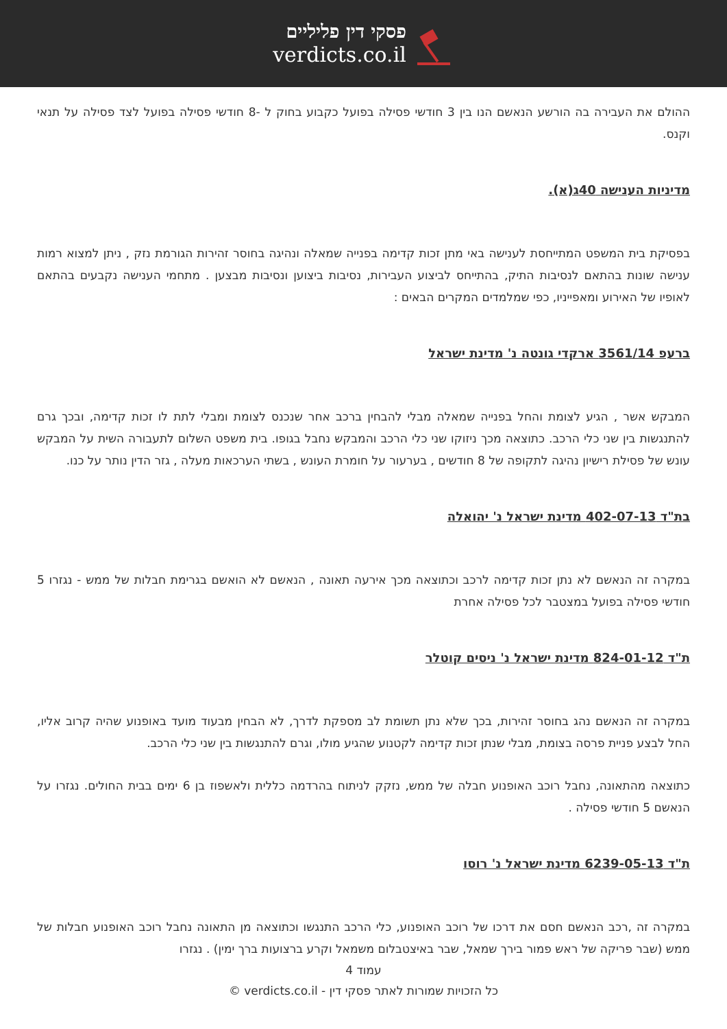פסקי דין פליליים
verdicts.co.il
ההולם את העבירה בה הורשע הנאשם הנו בין 3 חודשי פסילה בפועל כקבוע בחוק ל -8 חודשי פסילה בפועל לצד פסילה על תנאי וקנס.
מדיניות הענישה 40ג(א).
בפסיקת בית המשפט המתייחסת לענישה באי מתן זכות קדימה בפנייה שמאלה ונהיגה בחוסר זהירות הגורמת נזק , ניתן למצוא רמות ענישה שונות בהתאם לנסיבות התיק, בהתייחס לביצוע העבירות, נסיבות ביצוען ונסיבות מבצען . מתחמי הענישה נקבעים בהתאם לאופיו של האירוע ומאפייניו, כפי שמלמדים המקרים הבאים :
ברעפ 3561/14 ארקדי גונטה נ' מדינת ישראל
המבקש אשר , הגיע לצומת והחל בפנייה שמאלה מבלי להבחין ברכב אחר שנכנס לצומת ומבלי לתת לו זכות קדימה, ובכך גרם להתנגשות בין שני כלי הרכב. כתוצאה מכך ניזוקו שני כלי הרכב והמבקש נחבל בגופו. בית משפט השלום לתעבורה השית על המבקש עונש של פסילת רישיון נהיגה לתקופה של 8 חודשים , בערעור על חומרת העונש , בשתי הערכאות מעלה , גזר הדין נותר על כנו.
בת"ד 402-07-13 מדינת ישראל נ' יהואלה
במקרה זה הנאשם לא נתן זכות קדימה לרכב וכתוצאה מכך אירעה תאונה , הנאשם לא הואשם בגרימת חבלות של ממש - נגזרו 5 חודשי פסילה בפועל במצטבר לכל פסילה אחרת
ת"ד 824-01-12 מדינת ישראל נ' ניסים קוטלר
במקרה זה הנאשם נהג בחוסר זהירות, בכך שלא נתן תשומת לב מספקת לדרך, לא הבחין מבעוד מועד באופנוע שהיה קרוב אליו, החל לבצע פניית פרסה בצומת, מבלי שנתן זכות קדימה לקטנוע שהגיע מולו, וגרם להתנגשות בין שני כלי הרכב.
כתוצאה מהתאונה, נחבל רוכב האופנוע חבלה של ממש, נזקק לניתוח בהרדמה כללית ולאשפוז בן 6 ימים בבית החולים. נגזרו על הנאשם 5 חודשי פסילה .
ת"ד 6239-05-13 מדינת ישראל נ' רוסו
במקרה זה ,רכב הנאשם חסם את דרכו של רוכב האופנוע, כלי הרכב התנגשו וכתוצאה מן התאונה נחבל רוכב האופנוע חבלות של ממש (שבר פריקה של ראש פמור בירך שמאל, שבר באיצטבלום משמאל וקרע ברצועות ברך ימין) . נגזרו
עמוד 4
כל הזכויות שמורות לאתר פסקי דין - verdicts.co.il ©